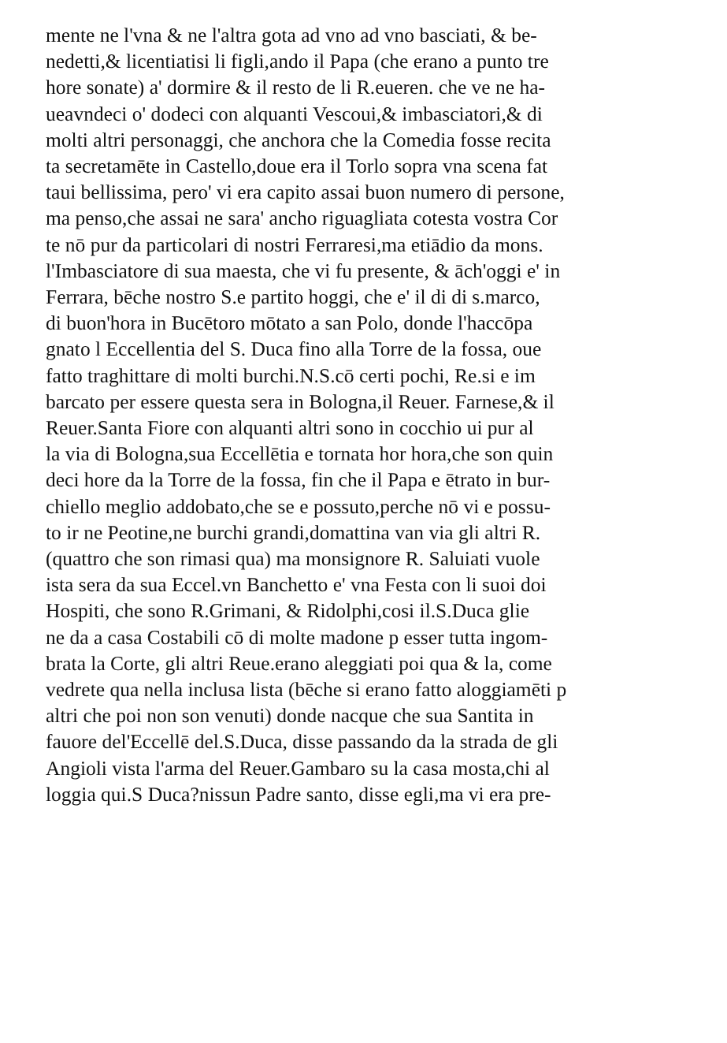mente ne l'vna & ne l'altra gota ad vno ad vno basciati, & be-
nedetti,& licentiatisi li figli,ando il Papa (che erano a punto tre
hore sonate) a' dormire & il resto de li R.eueren. che ve ne ha-
ueavndeci o' dodeci con alquanti Vescoui,& imbasciatori,& di
molti altri personaggi, che anchora che la Comedia fosse recita
ta secretamēte in Castello,doue era il Torlo sopra vna scena fat
taui bellissima, pero' vi era capito assai buon numero di persone,
ma penso,che assai ne sara' ancho riguagliata cotesta vostra Cor
te nō pur da particolari di nostri Ferraresi,ma etiādio da mons.
l'Imbasciatore di sua maesta, che vi fu presente, & āch'oggi e' in
Ferrara, bēche nostro S.e partito hoggi, che e' il di di s.marco,
di buon'hora in Bucētoro mōtato a san Polo, donde l'haccōpa
gnato l Eccellentia del S. Duca fino alla Torre de la fossa, oue
fatto traghittare di molti burchi.N.S.cō certi pochi, Re.si e im
barcato per essere questa sera in Bologna,il Reuer. Farnese,& il
Reuer.Santa Fiore con alquanti altri sono in cocchio ui pur al
la via di Bologna,sua Eccellētia e tornata hor hora,che son quin
deci hore da la Torre de la fossa, fin che il Papa e ētrato in bur-
chiello meglio addobato,che se e possuto,perche nō vi e possu-
to ir ne Peotine,ne burchi grandi,domattina van via gli altri R.
(quattro che son rimasi qua) ma monsignore R. Saluiati vuole
ista sera da sua Eccel.vn Banchetto e' vna Festa con li suoi doi
Hospiti, che sono R.Grimani, & Ridolphi,cosi il.S.Duca glie
ne da a casa Costabili cō di molte madone p esser tutta ingom-
brata la Corte, gli altri Reue.erano aleggiati poi qua & la, come
vedrete qua nella inclusa lista (bēche si erano fatto aloggiamēti p
altri che poi non son venuti) donde nacque che sua Santita in
fauore del'Eccellē del.S.Duca, disse passando da la strada de gli
Angioli vista l'arma del Reuer.Gambaro su la casa mosta,chi al
loggia qui.S Duca?nissun Padre santo, disse egli,ma vi era pre-